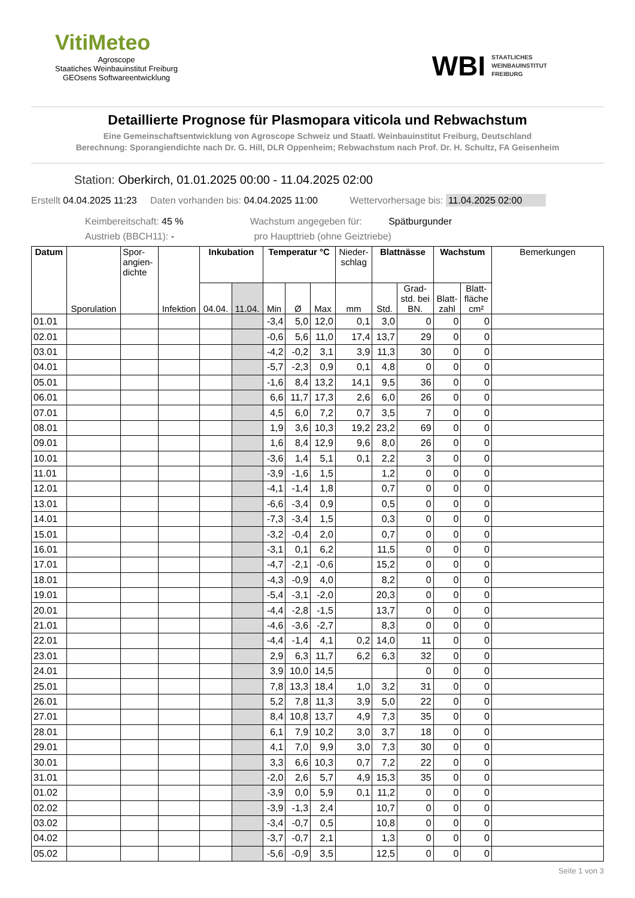VitiMeteo
Agroscope
Staatiches Weinbauinstitut Freiburg
GEOsens Softwareentwicklung
WBI STAATLICHES
WEINBAUINSTITUT
FREIBURG
Detaillierte Prognose für Plasmopara viticola und Rebwachstum
Eine Gemeinschaftsentwicklung von Agroscope Schweiz und Staatl. Weinbauinstitut Freiburg, Deutschland
Berechnung: Sporangiendichte nach Dr. G. Hill, DLR Oppenheim; Rebwachstum nach Prof. Dr. H. Schultz, FA Geisenheim
Station: Oberkirch, 01.01.2025 00:00 - 11.04.2025 02:00
Erstellt 04.04.2025 11:23 Daten vorhanden bis: 04.04.2025 11:00 Wettervorhersage bis: 11.04.2025 02:00
Keimbereitschaft: 45 % Wachstum angegeben für: Spätburgunder
Austrieb (BBCH11): - pro Haupttrieb (ohne Geiztriebe)
| Datum | Sporulation | Spor- angien- dichte | Infektion | Inkubation | | Temperatur °C | | | Nieder- schlag | Blattnässe | | Wachstum | | Bemerkungen |
| --- | --- | --- | --- | --- | --- | --- | --- | --- | --- | --- | --- | --- | --- | --- |
| | | | | 04.04. | 11.04. | Min | Ø | Max | mm | Std. | Grad- std. bei BN. | Blatt- zahl | Blatt- fläche cm² | |
| 01.01 | | | | | | -3,4 | 5,0 | 12,0 | 0,1 | 3,0 | 0 | 0 | 0 | |
| 02.01 | | | | | | -0,6 | 5,6 | 11,0 | 17,4 | 13,7 | 29 | 0 | 0 | |
| 03.01 | | | | | | -4,2 | -0,2 | 3,1 | 3,9 | 11,3 | 30 | 0 | 0 | |
| 04.01 | | | | | | -5,7 | -2,3 | 0,9 | 0,1 | 4,8 | 0 | 0 | 0 | |
| 05.01 | | | | | | -1,6 | 8,4 | 13,2 | 14,1 | 9,5 | 36 | 0 | 0 | |
| 06.01 | | | | | | 6,6 | 11,7 | 17,3 | 2,6 | 6,0 | 26 | 0 | 0 | |
| 07.01 | | | | | | 4,5 | 6,0 | 7,2 | 0,7 | 3,5 | 7 | 0 | 0 | |
| 08.01 | | | | | | 1,9 | 3,6 | 10,3 | 19,2 | 23,2 | 69 | 0 | 0 | |
| 09.01 | | | | | | 1,6 | 8,4 | 12,9 | 9,6 | 8,0 | 26 | 0 | 0 | |
| 10.01 | | | | | | -3,6 | 1,4 | 5,1 | 0,1 | 2,2 | 3 | 0 | 0 | |
| 11.01 | | | | | | -3,9 | -1,6 | 1,5 | | 1,2 | 0 | 0 | 0 | |
| 12.01 | | | | | | -4,1 | -1,4 | 1,8 | | 0,7 | 0 | 0 | 0 | |
| 13.01 | | | | | | -6,6 | -3,4 | 0,9 | | 0,5 | 0 | 0 | 0 | |
| 14.01 | | | | | | -7,3 | -3,4 | 1,5 | | 0,3 | 0 | 0 | 0 | |
| 15.01 | | | | | | -3,2 | -0,4 | 2,0 | | 0,7 | 0 | 0 | 0 | |
| 16.01 | | | | | | -3,1 | 0,1 | 6,2 | | 11,5 | 0 | 0 | 0 | |
| 17.01 | | | | | | -4,7 | -2,1 | -0,6 | | 15,2 | 0 | 0 | 0 | |
| 18.01 | | | | | | -4,3 | -0,9 | 4,0 | | 8,2 | 0 | 0 | 0 | |
| 19.01 | | | | | | -5,4 | -3,1 | -2,0 | | 20,3 | 0 | 0 | 0 | |
| 20.01 | | | | | | -4,4 | -2,8 | -1,5 | | 13,7 | 0 | 0 | 0 | |
| 21.01 | | | | | | -4,6 | -3,6 | -2,7 | | 8,3 | 0 | 0 | 0 | |
| 22.01 | | | | | | -4,4 | -1,4 | 4,1 | 0,2 | 14,0 | 11 | 0 | 0 | |
| 23.01 | | | | | | 2,9 | 6,3 | 11,7 | 6,2 | 6,3 | 32 | 0 | 0 | |
| 24.01 | | | | | | 3,9 | 10,0 | 14,5 | | | 0 | 0 | 0 | |
| 25.01 | | | | | | 7,8 | 13,3 | 18,4 | 1,0 | 3,2 | 31 | 0 | 0 | |
| 26.01 | | | | | | 5,2 | 7,8 | 11,3 | 3,9 | 5,0 | 22 | 0 | 0 | |
| 27.01 | | | | | | 8,4 | 10,8 | 13,7 | 4,9 | 7,3 | 35 | 0 | 0 | |
| 28.01 | | | | | | 6,1 | 7,9 | 10,2 | 3,0 | 3,7 | 18 | 0 | 0 | |
| 29.01 | | | | | | 4,1 | 7,0 | 9,9 | 3,0 | 7,3 | 30 | 0 | 0 | |
| 30.01 | | | | | | 3,3 | 6,6 | 10,3 | 0,7 | 7,2 | 22 | 0 | 0 | |
| 31.01 | | | | | | -2,0 | 2,6 | 5,7 | 4,9 | 15,3 | 35 | 0 | 0 | |
| 01.02 | | | | | | -3,9 | 0,0 | 5,9 | 0,1 | 11,2 | 0 | 0 | 0 | |
| 02.02 | | | | | | -3,9 | -1,3 | 2,4 | | 10,7 | 0 | 0 | 0 | |
| 03.02 | | | | | | -3,4 | -0,7 | 0,5 | | 10,8 | 0 | 0 | 0 | |
| 04.02 | | | | | | -3,7 | -0,7 | 2,1 | | 1,3 | 0 | 0 | 0 | |
| 05.02 | | | | | | -5,6 | -0,9 | 3,5 | | 12,5 | 0 | 0 | 0 | |
Seite 1 von 3